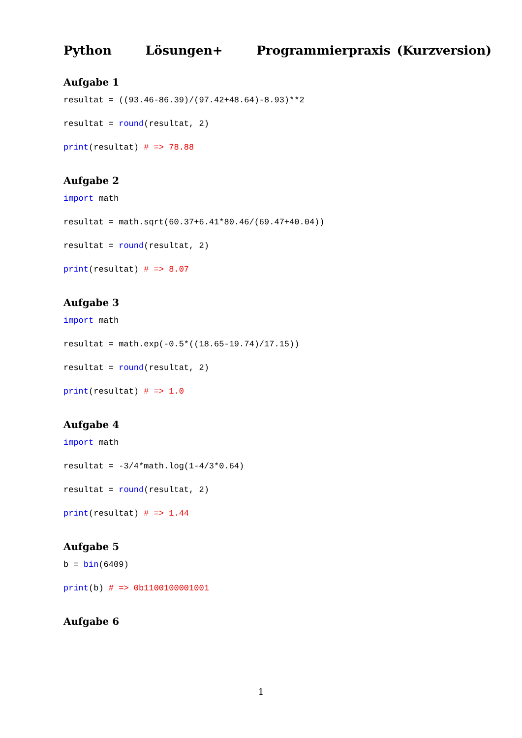Python Lösungen+ Programmierpraxis (Kurzversion)
Aufgabe 1
resultat = ((93.46-86.39)/(97.42+48.64)-8.93)**2
resultat = round(resultat, 2)
print(resultat) # => 78.88
Aufgabe 2
import math
resultat = math.sqrt(60.37+6.41*80.46/(69.47+40.04))
resultat = round(resultat, 2)
print(resultat) # => 8.07
Aufgabe 3
import math
resultat = math.exp(-0.5*((18.65-19.74)/17.15))
resultat = round(resultat, 2)
print(resultat) # => 1.0
Aufgabe 4
import math
resultat = -3/4*math.log(1-4/3*0.64)
resultat = round(resultat, 2)
print(resultat) # => 1.44
Aufgabe 5
b = bin(6409)
print(b) # => 0b1100100001001
Aufgabe 6
1